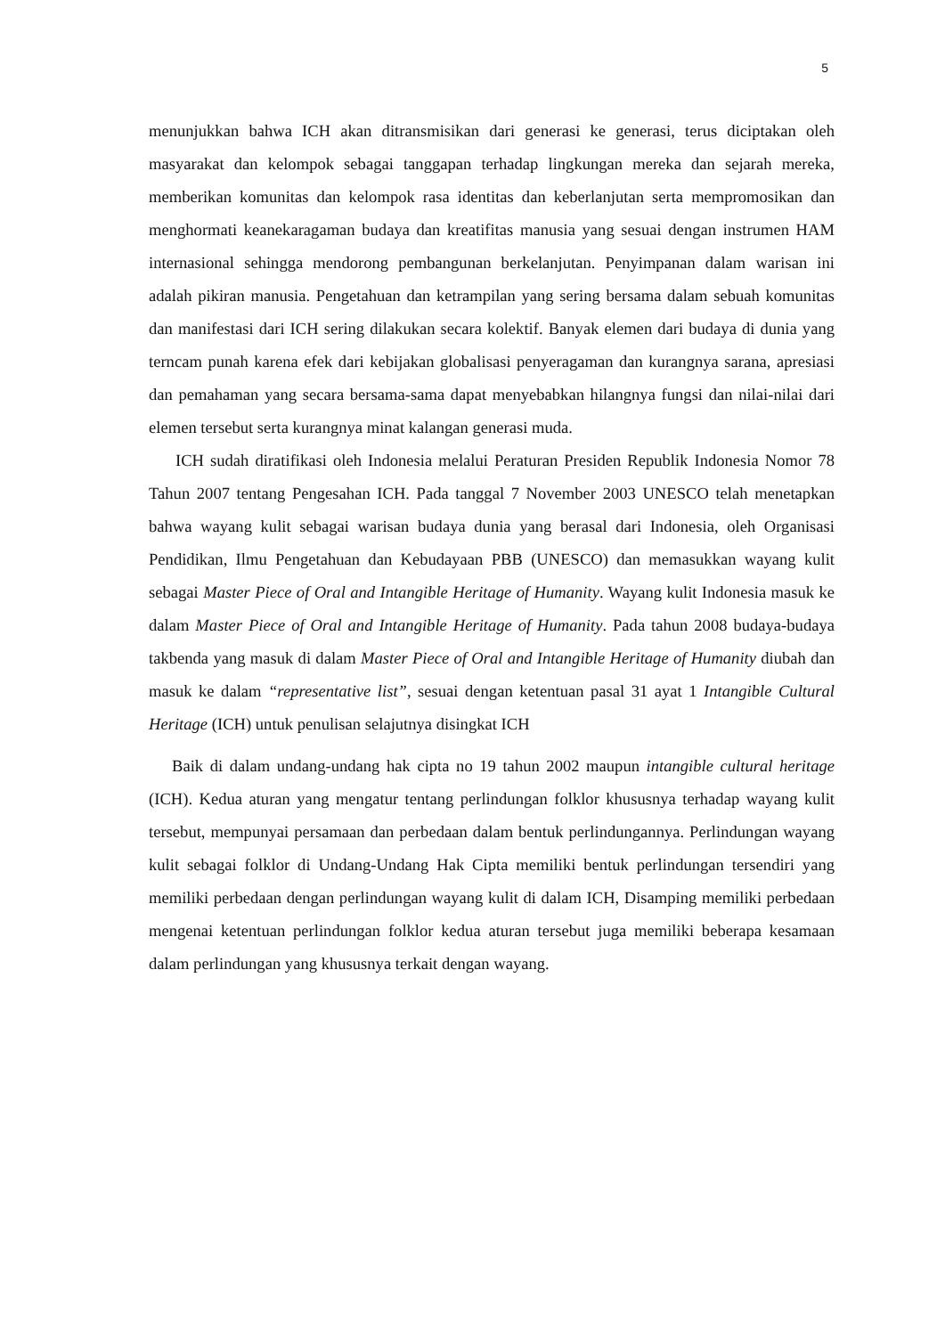5
menunjukkan bahwa ICH akan ditransmisikan dari generasi ke generasi, terus diciptakan oleh masyarakat dan kelompok sebagai tanggapan terhadap lingkungan mereka dan sejarah mereka, memberikan komunitas dan kelompok rasa identitas dan keberlanjutan serta mempromosikan dan menghormati keanekaragaman budaya dan kreatifitas manusia yang sesuai dengan instrumen HAM internasional sehingga mendorong pembangunan berkelanjutan. Penyimpanan dalam warisan ini adalah pikiran manusia. Pengetahuan dan ketrampilan yang sering bersama dalam sebuah komunitas dan manifestasi dari ICH sering dilakukan secara kolektif. Banyak elemen dari budaya di dunia yang terncam punah karena efek dari kebijakan globalisasi penyeragaman dan kurangnya sarana, apresiasi dan pemahaman yang secara bersama-sama dapat menyebabkan hilangnya fungsi dan nilai-nilai dari elemen tersebut serta kurangnya minat kalangan generasi muda.
ICH sudah diratifikasi oleh Indonesia melalui Peraturan Presiden Republik Indonesia Nomor 78 Tahun 2007 tentang Pengesahan ICH. Pada tanggal 7 November 2003 UNESCO telah menetapkan bahwa wayang kulit sebagai warisan budaya dunia yang berasal dari Indonesia, oleh Organisasi Pendidikan, Ilmu Pengetahuan dan Kebudayaan PBB (UNESCO) dan memasukkan wayang kulit sebagai Master Piece of Oral and Intangible Heritage of Humanity. Wayang kulit Indonesia masuk ke dalam Master Piece of Oral and Intangible Heritage of Humanity. Pada tahun 2008 budaya-budaya takbenda yang masuk di dalam Master Piece of Oral and Intangible Heritage of Humanity diubah dan masuk ke dalam “representative list”, sesuai dengan ketentuan pasal 31 ayat 1 Intangible Cultural Heritage (ICH) untuk penulisan selajutnya disingkat ICH
Baik di dalam undang-undang hak cipta no 19 tahun 2002 maupun intangible cultural heritage (ICH). Kedua aturan yang mengatur tentang perlindungan folklor khususnya terhadap wayang kulit tersebut, mempunyai persamaan dan perbedaan dalam bentuk perlindungannya. Perlindungan wayang kulit sebagai folklor di Undang-Undang Hak Cipta memiliki bentuk perlindungan tersendiri yang memiliki perbedaan dengan perlindungan wayang kulit di dalam ICH, Disamping memiliki perbedaan mengenai ketentuan perlindungan folklor kedua aturan tersebut juga memiliki beberapa kesamaan dalam perlindungan yang khususnya terkait dengan wayang.